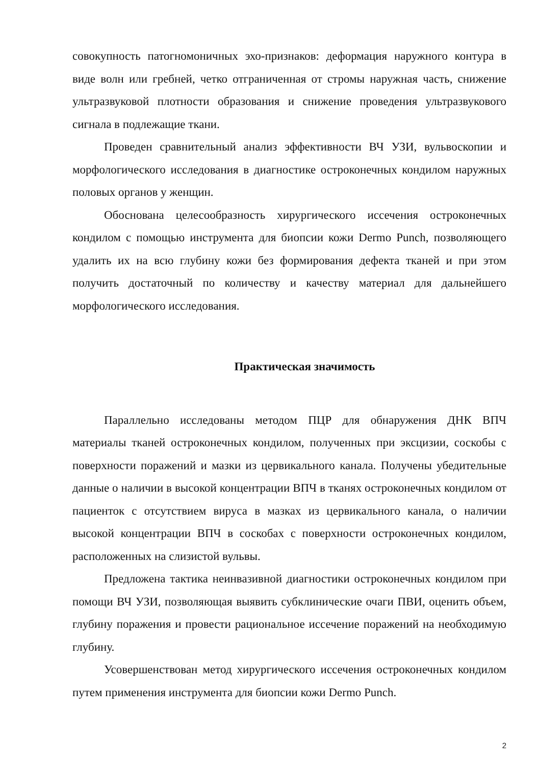совокупность патогномоничных эхо-признаков: деформация наружного контура в виде волн или гребней, четко отграниченная от стромы наружная часть, снижение ультразвуковой плотности образования и снижение проведения ультразвукового сигнала в подлежащие ткани.
Проведен сравнительный анализ эффективности ВЧ УЗИ, вульвоскопии и морфологического исследования в диагностике остроконечных кондилом наружных половых органов у женщин.
Обоснована целесообразность хирургического иссечения остроконечных кондилом с помощью инструмента для биопсии кожи Dermo Punch, позволяющего удалить их на всю глубину кожи без формирования дефекта тканей и при этом получить достаточный по количеству и качеству материал для дальнейшего морфологического исследования.
Практическая значимость
Параллельно исследованы методом ПЦР для обнаружения ДНК ВПЧ материалы тканей остроконечных кондилом, полученных при эксцизии, соскобы с поверхности поражений и мазки из цервикального канала. Получены убедительные данные о наличии в высокой концентрации ВПЧ в тканях остроконечных кондилом от пациенток с отсутствием вируса в мазках из цервикального канала, о наличии высокой концентрации ВПЧ в соскобах с поверхности остроконечных кондилом, расположенных на слизистой вульвы.
Предложена тактика неинвазивной диагностики остроконечных кондилом при помощи ВЧ УЗИ, позволяющая выявить субклинические очаги ПВИ, оценить объем, глубину поражения и провести рациональное иссечение поражений на необходимую глубину.
Усовершенствован метод хирургического иссечения остроконечных кондилом путем применения инструмента для биопсии кожи Dermo Punch.
2